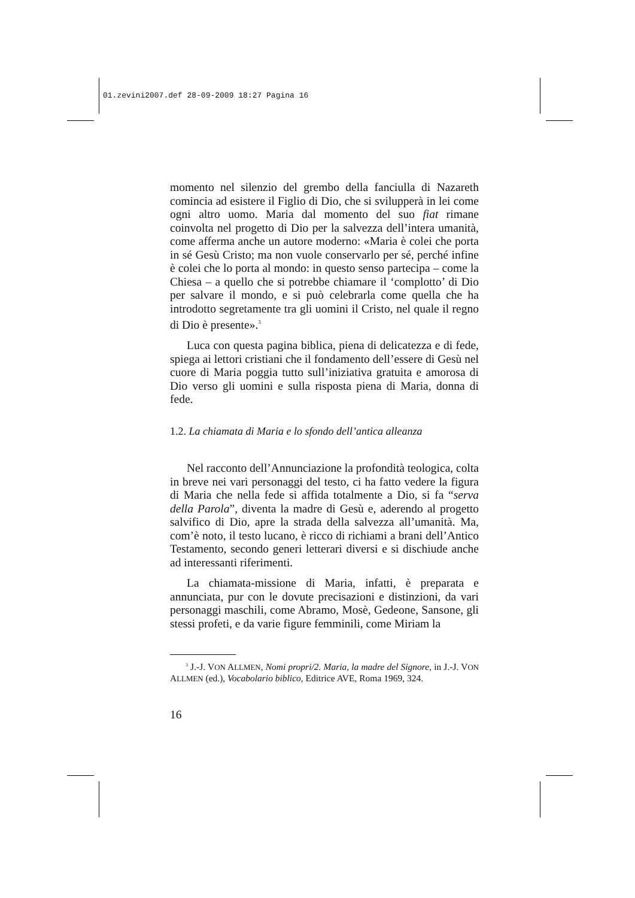01.zevini2007.def 28-09-2009 18:27 Pagina 16
momento nel silenzio del grembo della fanciulla di Nazareth comincia ad esistere il Figlio di Dio, che si svilupperà in lei come ogni altro uomo. Maria dal momento del suo fiat rimane coinvolta nel progetto di Dio per la salvezza dell’intera umanità, come afferma anche un autore moderno: «Maria è colei che porta in sé Gesù Cristo; ma non vuole conservarlo per sé, perché infine è colei che lo porta al mondo: in questo senso partecipa – come la Chiesa – a quello che si potrebbe chiamare il ‘complotto’ di Dio per salvare il mondo, e si può celebrarla come quella che ha introdotto segretamente tra gli uomini il Cristo, nel quale il regno di Dio è presente».<sup>3</sup>
Luca con questa pagina biblica, piena di delicatezza e di fede, spiega ai lettori cristiani che il fondamento dell’essere di Gesù nel cuore di Maria poggia tutto sull’iniziativa gratuita e amorosa di Dio verso gli uomini e sulla risposta piena di Maria, donna di fede.
1.2. La chiamata di Maria e lo sfondo dell’antica alleanza
Nel racconto dell’Annunciazione la profondità teologica, colta in breve nei vari personaggi del testo, ci ha fatto vedere la figura di Maria che nella fede si affida totalmente a Dio, si fa “serva della Parola”, diventa la madre di Gesù e, aderendo al progetto salvifico di Dio, apre la strada della salvezza all’umanità. Ma, com’è noto, il testo lucano, è ricco di richiami a brani dell’Antico Testamento, secondo generi letterari diversi e si dischiude anche ad interessanti riferimenti.
La chiamata-missione di Maria, infatti, è preparata e annunciata, pur con le dovute precisazioni e distinzioni, da vari personaggi maschili, come Abramo, Mosè, Gedeone, Sansone, gli stessi profeti, e da varie figure femminili, come Miriam la
<sup>3</sup> J.-J. VON ALLMEN, Nomi propri/2. Maria, la madre del Signore, in J.-J. VON ALLMEN (ed.), Vocabolario biblico, Editrice AVE, Roma 1969, 324.
16